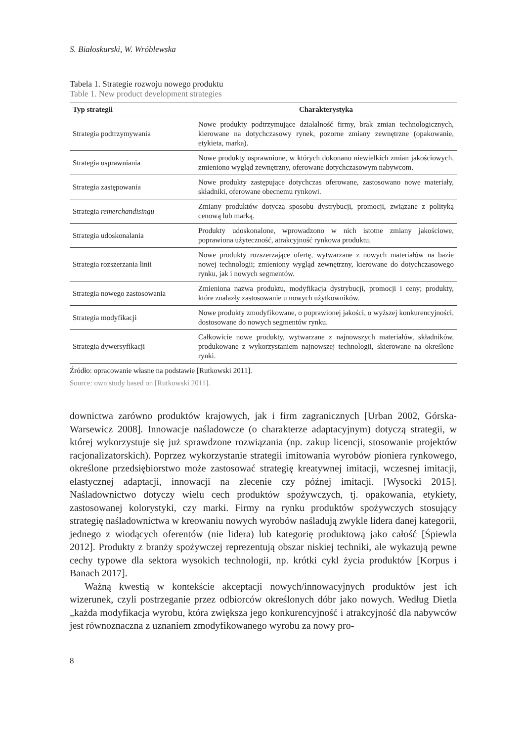S. Białoskurski, W. Wróblewska
Tabela 1. Strategie rozwoju nowego produktu
Table 1. New product development strategies
| Typ strategii | Charakterystyka |
| --- | --- |
| Strategia podtrzymywania | Nowe produkty podtrzymujące działalność firmy, brak zmian technologicznych, kierowane na dotychczasowy rynek, pozorne zmiany zewnętrzne (opakowanie, etykieta, marka). |
| Strategia usprawniania | Nowe produkty usprawnione, w których dokonano niewielkich zmian jakościowych, zmieniono wygląd zewnętrzny, oferowane dotychczasowym nabywcom. |
| Strategia zastępowania | Nowe produkty zastępujące dotychczas oferowane, zastosowano nowe materiały, składniki, oferowane obecnemu rynkowi. |
| Strategia remerchandisingu | Zmiany produktów dotyczą sposobu dystrybucji, promocji, związane z polityką cenową lub marką. |
| Strategia udoskonalania | Produkty udoskonalone, wprowadzono w nich istotne zmiany jakościowe, poprawiona użyteczność, atrakcyjność rynkowa produktu. |
| Strategia rozszerzania linii | Nowe produkty rozszerzające ofertę, wytwarzane z nowych materiałów na bazie nowej technologii; zmieniony wygląd zewnętrzny, kierowane do dotychczasowego rynku, jak i nowych segmentów. |
| Strategia nowego zastosowania | Zmieniona nazwa produktu, modyfikacja dystrybucji, promocji i ceny; produkty, które znalazły zastosowanie u nowych użytkowników. |
| Strategia modyfikacji | Nowe produkty zmodyfikowane, o poprawionej jakości, o wyższej konkurencyjności, dostosowane do nowych segmentów rynku. |
| Strategia dywersyfikacji | Całkowicie nowe produkty, wytwarzane z najnowszych materiałów, składników, produkowane z wykorzystaniem najnowszej technologii, skierowane na określone rynki. |
Źródło: opracowanie własne na podstawie [Rutkowski 2011].
Source: own study based on [Rutkowski 2011].
downictwa zarówno produktów krajowych, jak i firm zagranicznych [Urban 2002, Górska-Warsewicz 2008]. Innowacje naśladowcze (o charakterze adaptacyjnym) dotyczą strategii, w której wykorzystuje się już sprawdzone rozwiązania (np. zakup licencji, stosowanie projektów racjonalizatorskich). Poprzez wykorzystanie strategii imitowania wyrobów pioniera rynkowego, określone przedsiębiorstwo może zastosować strategię kreatywnej imitacji, wczesnej imitacji, elastycznej adaptacji, innowacji na zlecenie czy późnej imitacji. [Wysocki 2015]. Naśladownictwo dotyczy wielu cech produktów spożywczych, tj. opakowania, etykiety, zastosowanej kolorystyki, czy marki. Firmy na rynku produktów spożywczych stosujący strategię naśladownictwa w kreowaniu nowych wyrobów naśladują zwykle lidera danej kategorii, jednego z wiodących oferentów (nie lidera) lub kategorię produktową jako całość [Śpiewla 2012]. Produkty z branży spożywczej reprezentują obszar niskiej techniki, ale wykazują pewne cechy typowe dla sektora wysokich technologii, np. krótki cykl życia produktów [Korpus i Banach 2017].
Ważną kwestią w kontekście akceptacji nowych/innowacyjnych produktów jest ich wizerunek, czyli postrzeganie przez odbiorców określonych dóbr jako nowych. Według Dietla „każda modyfikacja wyrobu, która zwiększa jego konkurencyjność i atrakcyjność dla nabywców jest równoznaczna z uznaniem zmodyfikowanego wyrobu za nowy pro-
8